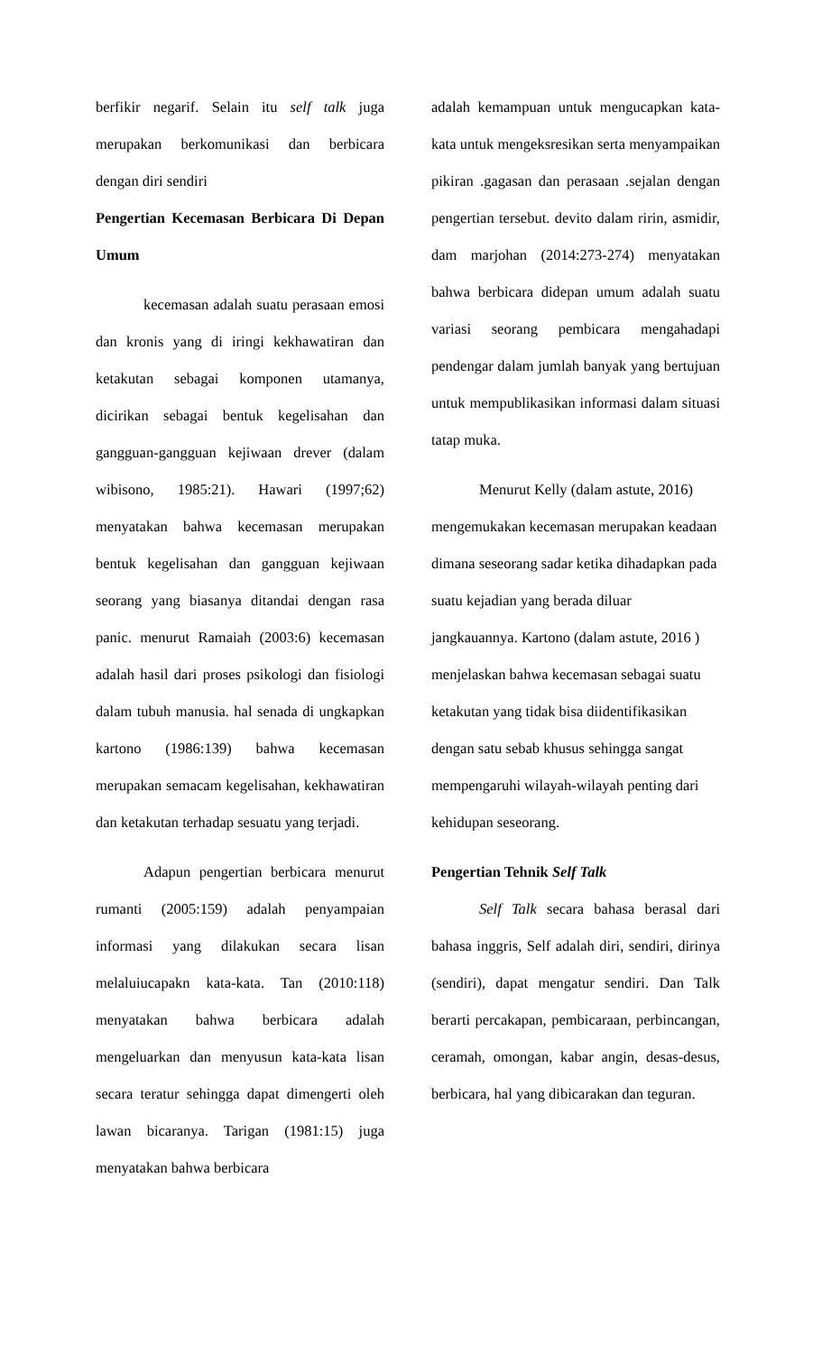berfikir negarif. Selain itu self talk juga merupakan berkomunikasi dan berbicara dengan diri sendiri
Pengertian Kecemasan Berbicara Di Depan Umum
kecemasan adalah suatu perasaan emosi dan kronis yang di iringi kekhawatiran dan ketakutan sebagai komponen utamanya, dicirikan sebagai bentuk kegelisahan dan gangguan-gangguan kejiwaan drever (dalam wibisono, 1985:21). Hawari (1997;62) menyatakan bahwa kecemasan merupakan bentuk kegelisahan dan gangguan kejiwaan seorang yang biasanya ditandai dengan rasa panic. menurut Ramaiah (2003:6) kecemasan adalah hasil dari proses psikologi dan fisiologi dalam tubuh manusia. hal senada di ungkapkan kartono (1986:139) bahwa kecemasan merupakan semacam kegelisahan, kekhawatiran dan ketakutan terhadap sesuatu yang terjadi.
Adapun pengertian berbicara menurut rumanti (2005:159) adalah penyampaian informasi yang dilakukan secara lisan melaluiucapakn kata-kata. Tan (2010:118) menyatakan bahwa berbicara adalah mengeluarkan dan menyusun kata-kata lisan secara teratur sehingga dapat dimengerti oleh lawan bicaranya. Tarigan (1981:15) juga menyatakan bahwa berbicara
adalah kemampuan untuk mengucapkan kata-kata untuk mengeksresikan serta menyampaikan pikiran .gagasan dan perasaan .sejalan dengan pengertian tersebut. devito dalam ririn, asmidir, dam marjohan (2014:273-274) menyatakan bahwa berbicara didepan umum adalah suatu variasi seorang pembicara mengahadapi pendengar dalam jumlah banyak yang bertujuan untuk mempublikasikan informasi dalam situasi tatap muka.
Menurut Kelly (dalam astute, 2016) mengemukakan kecemasan merupakan keadaan dimana seseorang sadar ketika dihadapkan pada suatu kejadian yang berada diluar jangkauannya. Kartono (dalam astute, 2016 ) menjelaskan bahwa kecemasan sebagai suatu ketakutan yang tidak bisa diidentifikasikan dengan satu sebab khusus sehingga sangat mempengaruhi wilayah-wilayah penting dari kehidupan seseorang.
Pengertian Tehnik Self Talk
Self Talk secara bahasa berasal dari bahasa inggris, Self adalah diri, sendiri, dirinya (sendiri), dapat mengatur sendiri. Dan Talk berarti percakapan, pembicaraan, perbincangan, ceramah, omongan, kabar angin, desas-desus, berbicara, hal yang dibicarakan dan teguran.